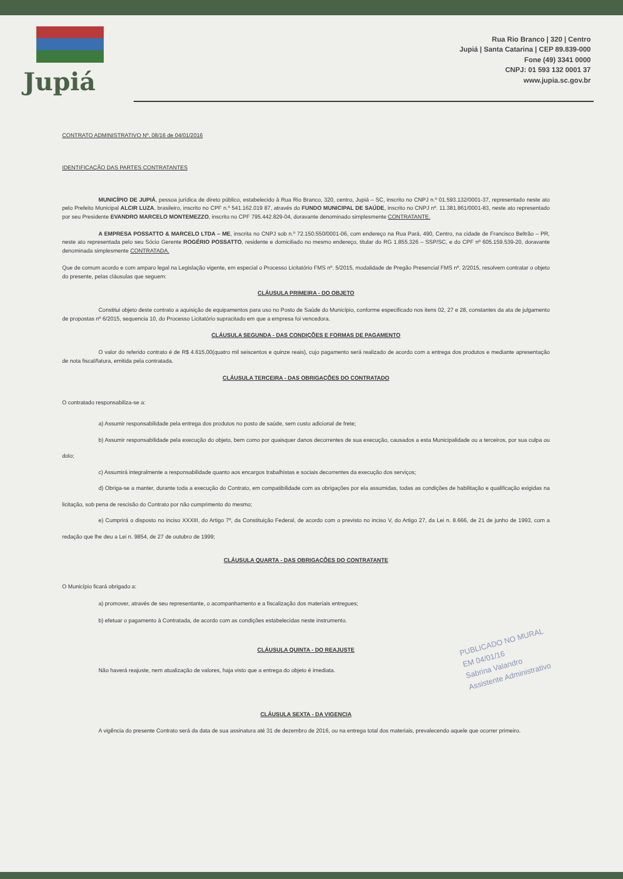Jupiá
Rua Rio Branco | 320 | Centro
Jupiá | Santa Catarina | CEP 89.839-000
Fone (49) 3341 0000
CNPJ: 01 593 132 0001 37
www.jupia.sc.gov.br
CONTRATO ADMINISTRATIVO Nº. 08/16 de 04/01/2016
IDENTIFICAÇÃO DAS PARTES CONTRATANTES
MUNICÍPIO DE JUPIÁ, pessoa jurídica de direto público, estabelecido à Rua Rio Branco, 320, centro, Jupiá – SC, inscrito no CNPJ n.º 01.593.132/0001-37, representado neste ato pelo Prefeito Municipal ALCIR LUZA, brasileiro, inscrito no CPF n.º 541.162.019 87, através do FUNDO MUNICIPAL DE SAÚDE, inscrito no CNPJ nº. 11.381.861/0001-83, neste ato representado por seu Presidente EVANDRO MARCELO MONTEMEZZO, inscrito no CPF 795.442.829-04, doravante denominado simplesmente CONTRATANTE.
A EMPRESA POSSATTO & MARCELO LTDA – ME, inscrita no CNPJ sob n.º 72.150.550/0001-06, com endereço na Rua Pará, 490, Centro, na cidade de Francisco Beltrão – PR, neste ato representada pelo seu Sócio Gerente ROGÉRIO POSSATTO, residente e domiciliado no mesmo endereço, titular do RG 1.855.326 – SSP/SC, e do CPF nº 605.159.539-20, doravante denominada simplesmente CONTRATADA.
Que de comum acordo e com amparo legal na Legislação vigente, em especial o Processo Licitatório FMS nº. 5/2015, modalidade de Pregão Presencial FMS nº. 2/2015, resolvem contratar o objeto do presente, pelas cláusulas que seguem:
CLÁUSULA PRIMEIRA - DO OBJETO
Constitui objeto deste contrato a aquisição de equipamentos para uso no Posto de Saúde do Município, conforme especificado nos itens 02, 27 e 28, constantes da ata de julgamento de propostas nº 6/2015, sequencia 10, do Processo Licitatório supracitado em que a empresa foi vencedora.
CLÁUSULA SEGUNDA - DAS CONDIÇÕES E FORMAS DE PAGAMENTO
O valor do referido contrato é de R$ 4.615,00(quatro mil seiscentos e quinze reais), cujo pagamento será realizado de acordo com a entrega dos produtos e mediante apresentação de nota fiscal/fatura, emitida pela contratada.
CLÁUSULA TERCEIRA - DAS OBRIGAÇÕES DO CONTRATADO
O contratado responsabiliza-se a:
a) Assumir responsabilidade pela entrega dos produtos no posto de saúde, sem custo adicional de frete;
b) Assumir responsabilidade pela execução do objeto, bem como por quaisquer danos decorrentes de sua execução, causados a esta Municipalidade ou a terceiros, por sua culpa ou dolo;
c) Assumirá integralmente a responsabilidade quanto aos encargos trabalhistas e sociais decorrentes da execução dos serviços;
d) Obriga-se a manter, durante toda a execução do Contrato, em compatibilidade com as obrigações por ela assumidas, todas as condições de habilitação e qualificação exigidas na licitação, sob pena de rescisão do Contrato por não cumprimento do mesmo;
e) Cumprirá o disposto no inciso XXXIII, do Artigo 7º, da Constituição Federal, de acordo com o previsto no inciso V, do Artigo 27, da Lei n. 8.666, de 21 de junho de 1993, com a redação que lhe deu a Lei n. 9854, de 27 de outubro de 1999;
CLÁUSULA QUARTA - DAS OBRIGAÇÕES DO CONTRATANTE
O Município ficará obrigado a:
a) promover, através de seu representante, o acompanhamento e a fiscalização dos materiais entregues;
b) efetuar o pagamento à Contratada, de acordo com as condições estabelecidas neste instrumento.
CLÁUSULA QUINTA - DO REAJUSTE
Não haverá reajuste, nem atualização de valores, haja visto que a entrega do objeto é imediata.
CLÁUSULA SEXTA - DA VIGENCIA
A vigência do presente Contrato será da data de sua assinatura até 31 de dezembro de 2016, ou na entrega total dos materiais, prevalecendo aquele que ocorrer primeiro.
PUBLICADO NO MURAL
EM 04/01/16
Sabrina Valandro
Assistente Administrativo